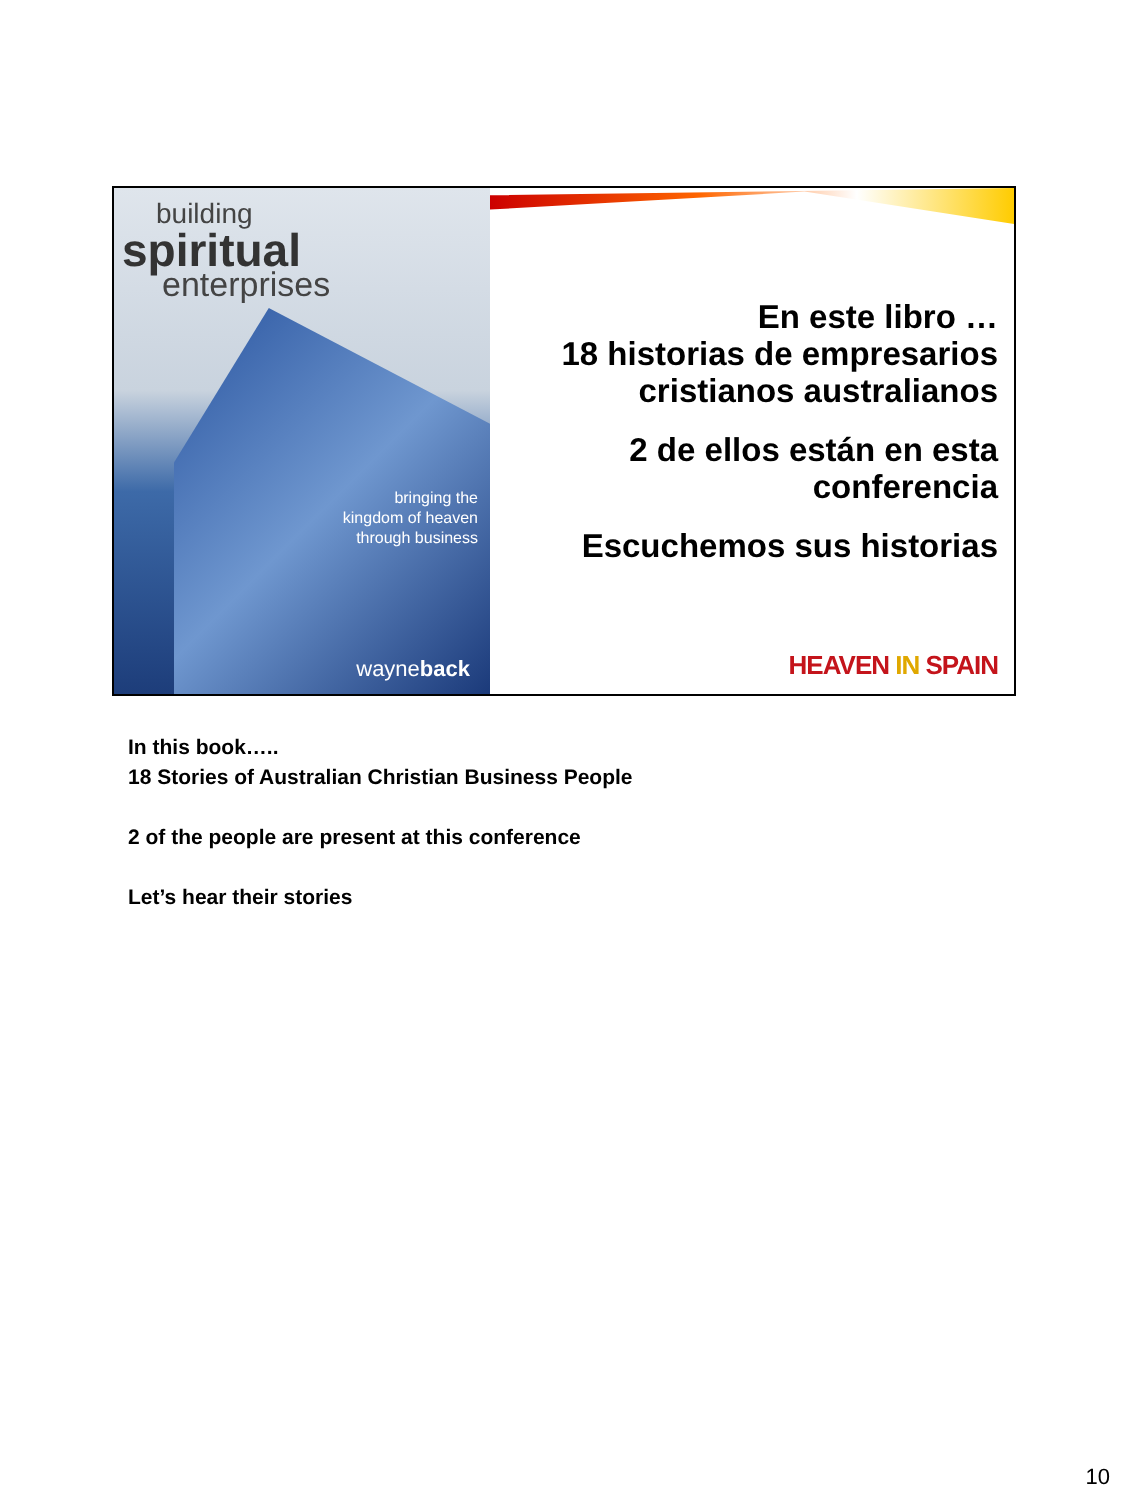building
spiritual
enterprises
bringing the
kingdom of heaven
through business
wayneback
En este libro …
18 historias de empresarios cristianos australianos
2 de ellos están en esta conferencia
Escuchemos sus historias
HEAVEN IN SPAIN
In this book…..
18 Stories of Australian Christian Business People
2 of the people are present at this conference
Let’s hear their stories
10